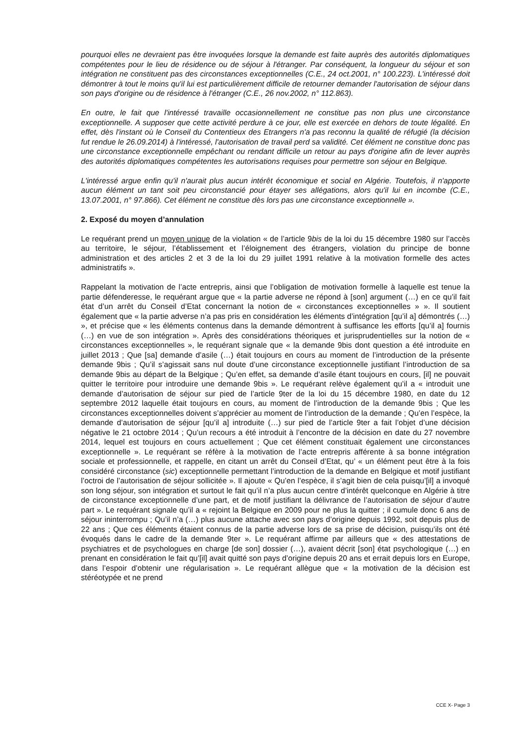pourquoi elles ne devraient pas être invoquées lorsque la demande est faite auprès des autorités diplomatiques compétentes pour le lieu de résidence ou de séjour à l'étranger. Par conséquent, la longueur du séjour et son intégration ne constituent pas des circonstances exceptionnelles (C.E., 24 oct.2001, n° 100.223). L'intéressé doit démontrer à tout le moins qu'il lui est particulièrement difficile de retourner demander l'autorisation de séjour dans son pays d'origine ou de résidence à l'étranger (C.E., 26 nov.2002, n° 112.863).
En outre, le fait que l'intéressé travaille occasionnellement ne constitue pas non plus une circonstance exceptionnelle. A supposer que cette activité perdure à ce jour, elle est exercée en dehors de toute légalité. En effet, dès l'instant où le Conseil du Contentieux des Etrangers n'a pas reconnu la qualité de réfugié (la décision fut rendue le 26.09.2014) à l'intéressé, l'autorisation de travail perd sa validité. Cet élément ne constitue donc pas une circonstance exceptionnelle empêchant ou rendant difficile un retour au pays d'origine afin de lever auprès des autorités diplomatiques compétentes les autorisations requises pour permettre son séjour en Belgique.
L'intéressé argue enfin qu'il n'aurait plus aucun intérêt économique et social en Algérie. Toutefois, il n'apporte aucun élément un tant soit peu circonstancié pour étayer ses allégations, alors qu'il lui en incombe (C.E., 13.07.2001, n° 97.866). Cet élément ne constitue dès lors pas une circonstance exceptionnelle ».
2. Exposé du moyen d’annulation
Le requérant prend un moyen unique de la violation « de l’article 9bis de la loi du 15 décembre 1980 sur l’accès au territoire, le séjour, l’établissement et l’éloignement des étrangers, violation du principe de bonne administration et des articles 2 et 3 de la loi du 29 juillet 1991 relative à la motivation formelle des actes administratifs ».
Rappelant la motivation de l’acte entrepris, ainsi que l’obligation de motivation formelle à laquelle est tenue la partie défenderesse, le requérant argue que « la partie adverse ne répond à [son] argument (…) en ce qu’il fait état d’un arrêt du Conseil d’Etat concernant la notion de « circonstances exceptionnelles » ». Il soutient également que « la partie adverse n’a pas pris en considération les éléments d’intégration [qu’il a] démontrés (…) », et précise que « les éléments contenus dans la demande démontrent à suffisance les efforts [qu’il a] fournis (…) en vue de son intégration ». Après des considérations théoriques et jurisprudentielles sur la notion de « circonstances exceptionnelles », le requérant signale que « la demande 9bis dont question a été introduite en juillet 2013 ; Que [sa] demande d’asile (…) était toujours en cours au moment de l’introduction de la présente demande 9bis ; Qu’il s’agissait sans nul doute d’une circonstance exceptionnelle justifiant l’introduction de sa demande 9bis au départ de la Belgique ; Qu’en effet, sa demande d’asile étant toujours en cours, [il] ne pouvait quitter le territoire pour introduire une demande 9bis ». Le requérant relève également qu’il a « introduit une demande d’autorisation de séjour sur pied de l’article 9ter de la loi du 15 décembre 1980, en date du 12 septembre 2012 laquelle était toujours en cours, au moment de l’introduction de la demande 9bis ; Que les circonstances exceptionnelles doivent s’apprécier au moment de l’introduction de la demande ; Qu’en l’espèce, la demande d’autorisation de séjour [qu’il a] introduite (…) sur pied de l’article 9ter a fait l’objet d’une décision négative le 21 octobre 2014 ; Qu’un recours a été introduit à l’encontre de la décision en date du 27 novembre 2014, lequel est toujours en cours actuellement ; Que cet élément constituait également une circonstances exceptionnelle ». Le requérant se réfère à la motivation de l’acte entrepris afférente à sa bonne intégration sociale et professionnelle, et rappelle, en citant un arrêt du Conseil d’Etat, qu’ « un élément peut être à la fois considéré circonstance (sic) exceptionnelle permettant l’introduction de la demande en Belgique et motif justifiant l’octroi de l’autorisation de séjour sollicitée ». Il ajoute « Qu’en l’espèce, il s’agit bien de cela puisqu’[il] a invoqué son long séjour, son intégration et surtout le fait qu’il n’a plus aucun centre d’intérêt quelconque en Algérie à titre de circonstance exceptionnelle d’une part, et de motif justifiant la délivrance de l’autorisation de séjour d’autre part ». Le requérant signale qu’il a « rejoint la Belgique en 2009 pour ne plus la quitter ; il cumule donc 6 ans de séjour ininterrompu ; Qu’il n’a (…) plus aucune attache avec son pays d’origine depuis 1992, soit depuis plus de 22 ans ; Que ces éléments étaient connus de la partie adverse lors de sa prise de décision, puisqu’ils ont été évoqués dans le cadre de la demande 9ter ». Le requérant affirme par ailleurs que « des attestations de psychiatres et de psychologues en charge [de son] dossier (…), avaient décrit [son] état psychologique (…) en prenant en considération le fait qu’[il] avait quitté son pays d’origine depuis 20 ans et errait depuis lors en Europe, dans l’espoir d’obtenir une régularisation ». Le requérant allègue que « la motivation de la décision est stéréotypée et ne prend
CCE X- Page 3